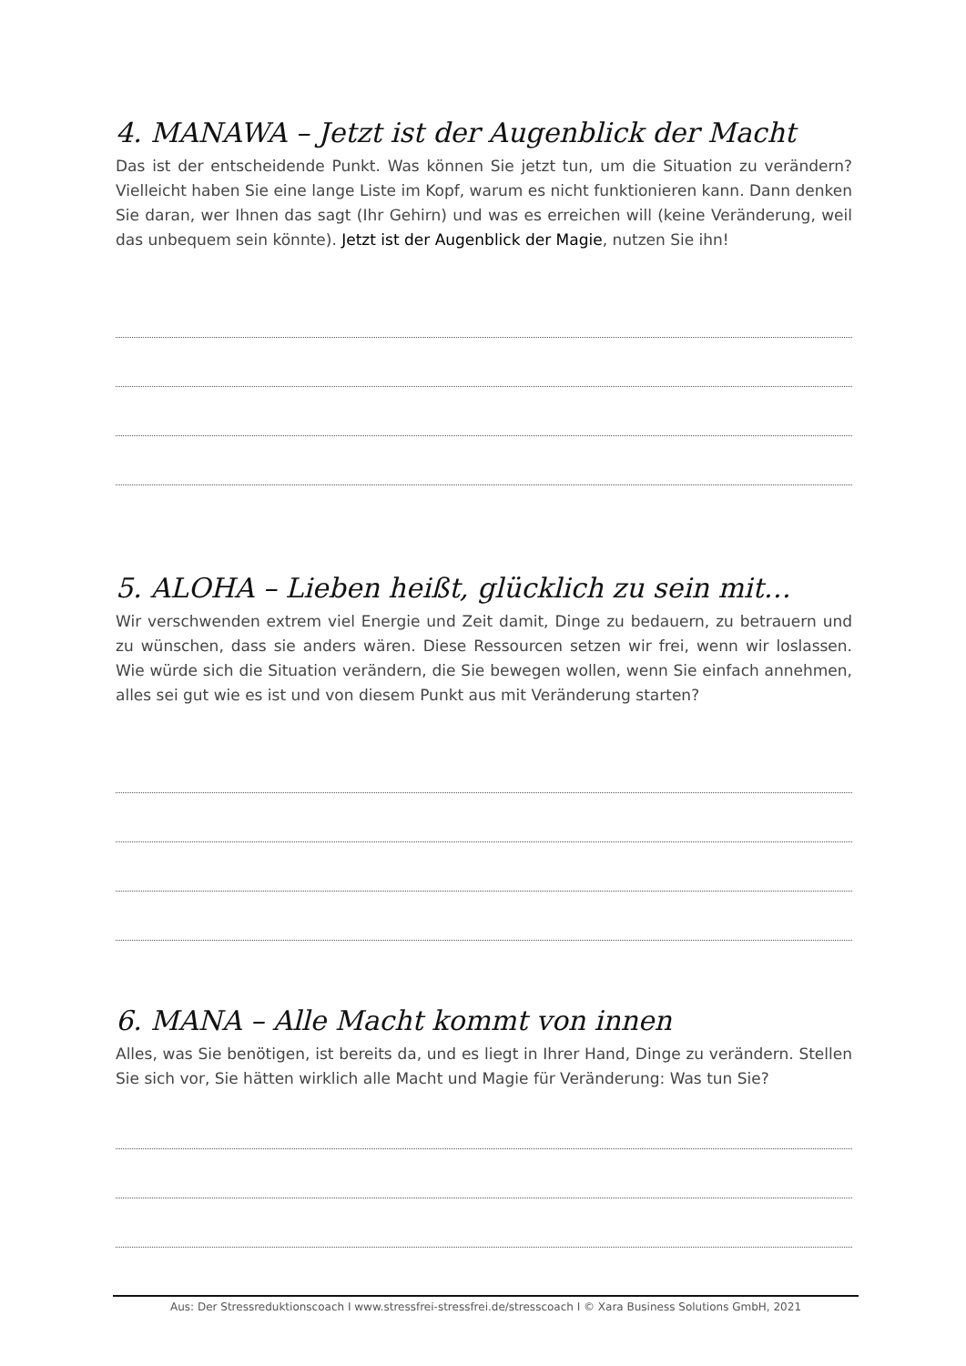4. MANAWA – Jetzt ist der Augenblick der Macht
Das ist der entscheidende Punkt. Was können Sie jetzt tun, um die Situation zu verändern? Vielleicht haben Sie eine lange Liste im Kopf, warum es nicht funktionieren kann. Dann denken Sie daran, wer Ihnen das sagt (Ihr Gehirn) und was es erreichen will (keine Veränderung, weil das unbequem sein könnte). Jetzt ist der Augenblick der Magie, nutzen Sie ihn!
5. ALOHA – Lieben heißt, glücklich zu sein mit…
Wir verschwenden extrem viel Energie und Zeit damit, Dinge zu bedauern, zu betrauern und zu wünschen, dass sie anders wären. Diese Ressourcen setzen wir frei, wenn wir loslassen. Wie würde sich die Situation verändern, die Sie bewegen wollen, wenn Sie einfach annehmen, alles sei gut wie es ist und von diesem Punkt aus mit Veränderung starten?
6. MANA – Alle Macht kommt von innen
Alles, was Sie benötigen, ist bereits da, und es liegt in Ihrer Hand, Dinge zu verändern. Stellen Sie sich vor, Sie hätten wirklich alle Macht und Magie für Veränderung: Was tun Sie?
Aus: Der Stressreduktionscoach I www.stressfrei-stressfrei.de/stresscoach I © Xara Business Solutions GmbH, 2021